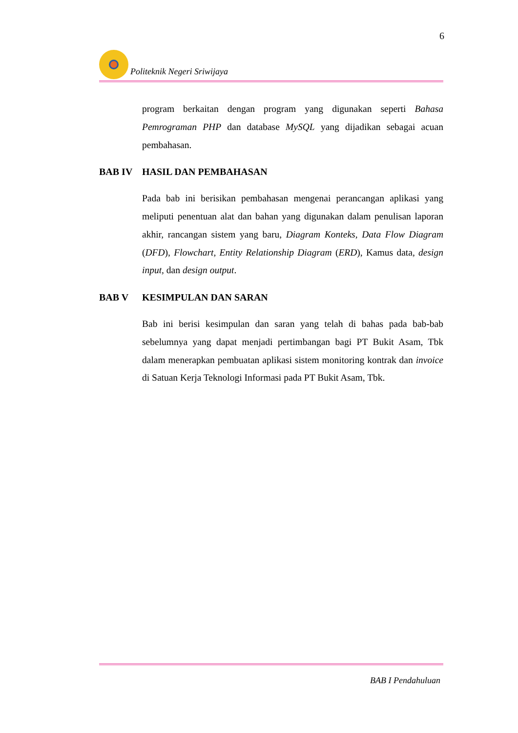6
Politeknik Negeri Sriwijaya
program berkaitan dengan program yang digunakan seperti Bahasa Pemrograman PHP dan database MySQL yang dijadikan sebagai acuan pembahasan.
BAB IV HASIL DAN PEMBAHASAN
Pada bab ini berisikan pembahasan mengenai perancangan aplikasi yang meliputi penentuan alat dan bahan yang digunakan dalam penulisan laporan akhir, rancangan sistem yang baru, Diagram Konteks, Data Flow Diagram (DFD), Flowchart, Entity Relationship Diagram (ERD), Kamus data, design input, dan design output.
BAB V KESIMPULAN DAN SARAN
Bab ini berisi kesimpulan dan saran yang telah di bahas pada bab-bab sebelumnya yang dapat menjadi pertimbangan bagi PT Bukit Asam, Tbk dalam menerapkan pembuatan aplikasi sistem monitoring kontrak dan invoice di Satuan Kerja Teknologi Informasi pada PT Bukit Asam, Tbk.
BAB I Pendahuluan